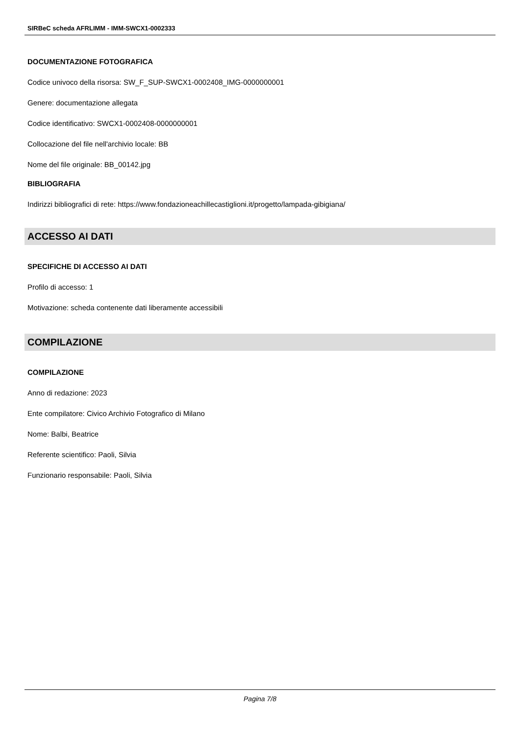SIRBeC scheda AFRLIMM - IMM-SWCX1-0002333
DOCUMENTAZIONE FOTOGRAFICA
Codice univoco della risorsa: SW_F_SUP-SWCX1-0002408_IMG-0000000001
Genere: documentazione allegata
Codice identificativo: SWCX1-0002408-0000000001
Collocazione del file nell'archivio locale: BB
Nome del file originale: BB_00142.jpg
BIBLIOGRAFIA
Indirizzi bibliografici di rete: https://www.fondazioneachillecastiglioni.it/progetto/lampada-gibigiana/
ACCESSO AI DATI
SPECIFICHE DI ACCESSO AI DATI
Profilo di accesso: 1
Motivazione: scheda contenente dati liberamente accessibili
COMPILAZIONE
COMPILAZIONE
Anno di redazione: 2023
Ente compilatore: Civico Archivio Fotografico di Milano
Nome: Balbi, Beatrice
Referente scientifico: Paoli, Silvia
Funzionario responsabile: Paoli, Silvia
Pagina 7/8